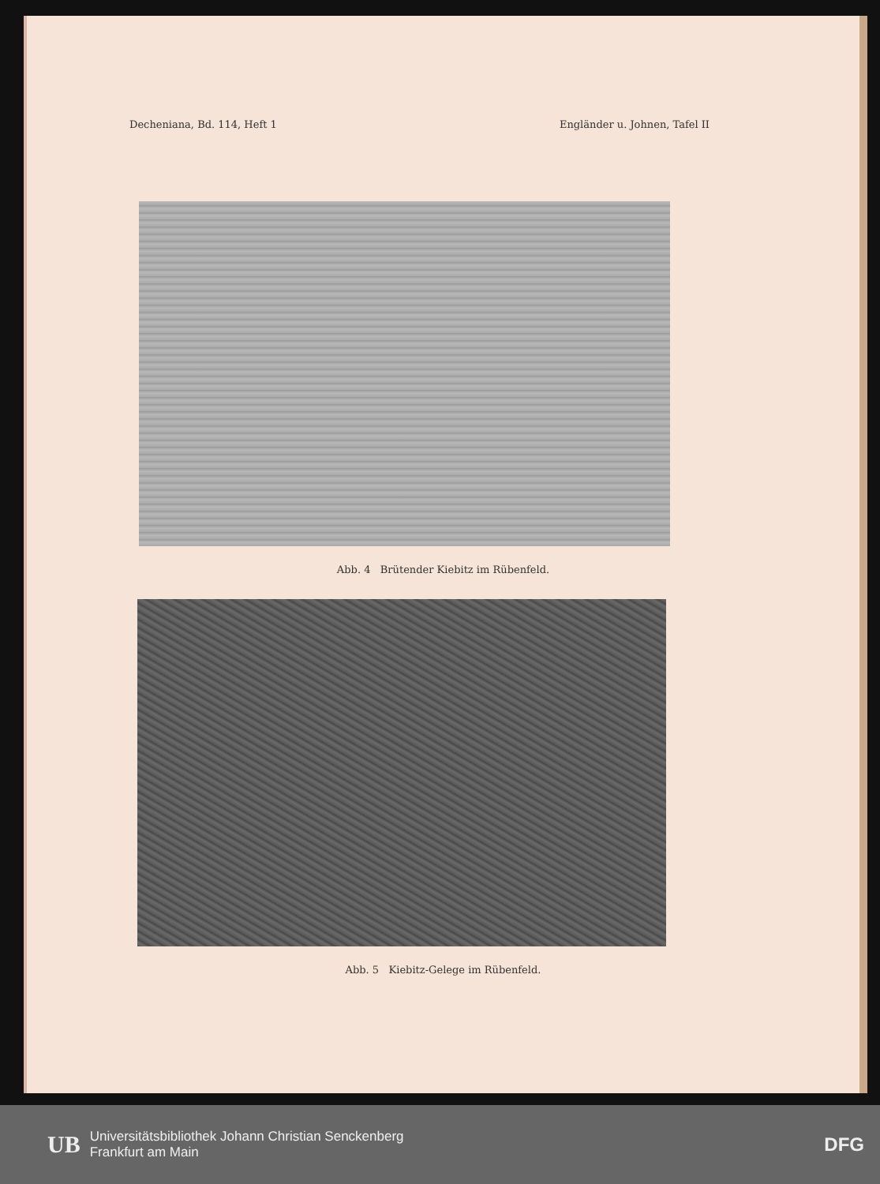Decheniana, Bd. 114, Heft 1 Engländer u. Johnen, Tafel II
Abb. 4 Brütender Kiebitz im Rübenfeld.
Abb. 5 Kiebitz-Gelege im Rübenfeld.
UB
Universitätsbibliothek Johann Christian Senckenberg
Frankfurt am Main
DFG